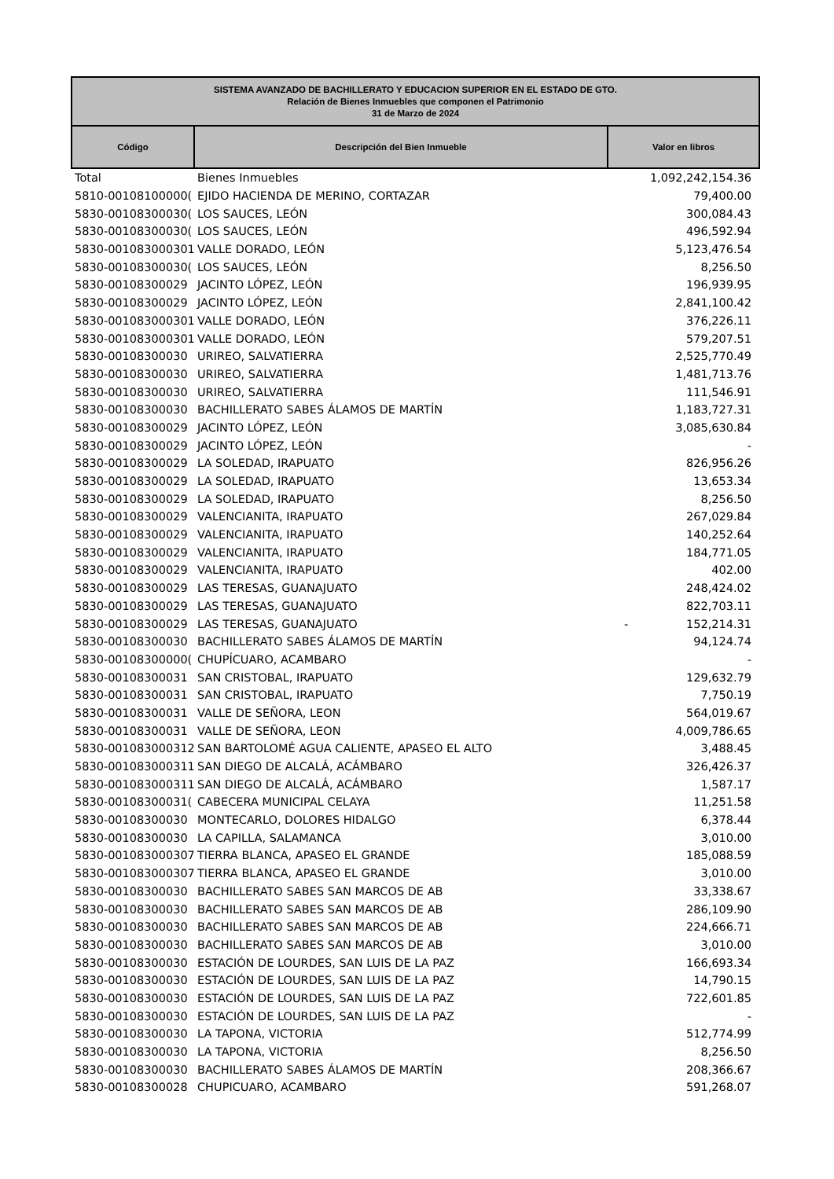| SISTEMA AVANZADO DE BACHILLERATO Y EDUCACION SUPERIOR EN EL ESTADO DE GTO. Relación de Bienes Inmuebles que componen el Patrimonio 31 de Marzo de 2024 | | |
| --- | --- | --- |
| Código | Descripción del Bien Inmueble | Valor en libros |
| Total | Bienes Inmuebles | 1,092,242,154.36 |
| 5810-00108100000( | EJIDO HACIENDA DE MERINO, CORTAZAR | 79,400.00 |
| 5830-00108300030( | LOS SAUCES, LEÓN | 300,084.43 |
| 5830-00108300030( | LOS SAUCES, LEÓN | 496,592.94 |
| 5830-001083000301 | VALLE DORADO, LEÓN | 5,123,476.54 |
| 5830-00108300030( | LOS SAUCES, LEÓN | 8,256.50 |
| 5830-00108300029 | JACINTO LÓPEZ, LEÓN | 196,939.95 |
| 5830-00108300029 | JACINTO LÓPEZ, LEÓN | 2,841,100.42 |
| 5830-001083000301 | VALLE DORADO, LEÓN | 376,226.11 |
| 5830-001083000301 | VALLE DORADO, LEÓN | 579,207.51 |
| 5830-00108300030 | URIREO, SALVATIERRA | 2,525,770.49 |
| 5830-00108300030 | URIREO, SALVATIERRA | 1,481,713.76 |
| 5830-00108300030 | URIREO, SALVATIERRA | 111,546.91 |
| 5830-00108300030 | BACHILLERATO SABES ÁLAMOS DE MARTÍN | 1,183,727.31 |
| 5830-00108300029 | JACINTO LÓPEZ, LEÓN | 3,085,630.84 |
| 5830-00108300029 | JACINTO LÓPEZ, LEÓN | - |
| 5830-00108300029 | LA SOLEDAD, IRAPUATO | 826,956.26 |
| 5830-00108300029 | LA SOLEDAD, IRAPUATO | 13,653.34 |
| 5830-00108300029 | LA SOLEDAD, IRAPUATO | 8,256.50 |
| 5830-00108300029 | VALENCIANITA, IRAPUATO | 267,029.84 |
| 5830-00108300029 | VALENCIANITA, IRAPUATO | 140,252.64 |
| 5830-00108300029 | VALENCIANITA, IRAPUATO | 184,771.05 |
| 5830-00108300029 | VALENCIANITA, IRAPUATO | 402.00 |
| 5830-00108300029 | LAS TERESAS, GUANAJUATO | 248,424.02 |
| 5830-00108300029 | LAS TERESAS, GUANAJUATO | 822,703.11 |
| 5830-00108300029 | LAS TERESAS, GUANAJUATO | - 152,214.31 |
| 5830-00108300030 | BACHILLERATO SABES ÁLAMOS DE MARTÍN | 94,124.74 |
| 5830-00108300000( | CHUPÍCUARO, ACAMBARO | - |
| 5830-00108300031 | SAN CRISTOBAL, IRAPUATO | 129,632.79 |
| 5830-00108300031 | SAN CRISTOBAL, IRAPUATO | 7,750.19 |
| 5830-00108300031 | VALLE DE SEÑORA, LEON | 564,019.67 |
| 5830-00108300031 | VALLE DE SEÑORA, LEON | 4,009,786.65 |
| 5830-001083000312 | SAN BARTOLOMÉ AGUA CALIENTE, APASEO EL ALTO | 3,488.45 |
| 5830-001083000311 | SAN DIEGO DE ALCALÁ, ACÁMBARO | 326,426.37 |
| 5830-001083000311 | SAN DIEGO DE ALCALÁ, ACÁMBARO | 1,587.17 |
| 5830-00108300031( | CABECERA MUNICIPAL CELAYA | 11,251.58 |
| 5830-00108300030 | MONTECARLO, DOLORES HIDALGO | 6,378.44 |
| 5830-00108300030 | LA CAPILLA, SALAMANCA | 3,010.00 |
| 5830-001083000307 | TIERRA BLANCA, APASEO EL GRANDE | 185,088.59 |
| 5830-001083000307 | TIERRA BLANCA, APASEO EL GRANDE | 3,010.00 |
| 5830-00108300030 | BACHILLERATO SABES SAN MARCOS DE AB | 33,338.67 |
| 5830-00108300030 | BACHILLERATO SABES SAN MARCOS DE AB | 286,109.90 |
| 5830-00108300030 | BACHILLERATO SABES SAN MARCOS DE AB | 224,666.71 |
| 5830-00108300030 | BACHILLERATO SABES SAN MARCOS DE AB | 3,010.00 |
| 5830-00108300030 | ESTACIÓN DE LOURDES, SAN LUIS DE LA PAZ | 166,693.34 |
| 5830-00108300030 | ESTACIÓN DE LOURDES, SAN LUIS DE LA PAZ | 14,790.15 |
| 5830-00108300030 | ESTACIÓN DE LOURDES, SAN LUIS DE LA PAZ | 722,601.85 |
| 5830-00108300030 | ESTACIÓN DE LOURDES, SAN LUIS DE LA PAZ | - |
| 5830-00108300030 | LA TAPONA, VICTORIA | 512,774.99 |
| 5830-00108300030 | LA TAPONA, VICTORIA | 8,256.50 |
| 5830-00108300030 | BACHILLERATO SABES ÁLAMOS DE MARTÍN | 208,366.67 |
| 5830-00108300028 | CHUPICUARO, ACAMBARO | 591,268.07 |